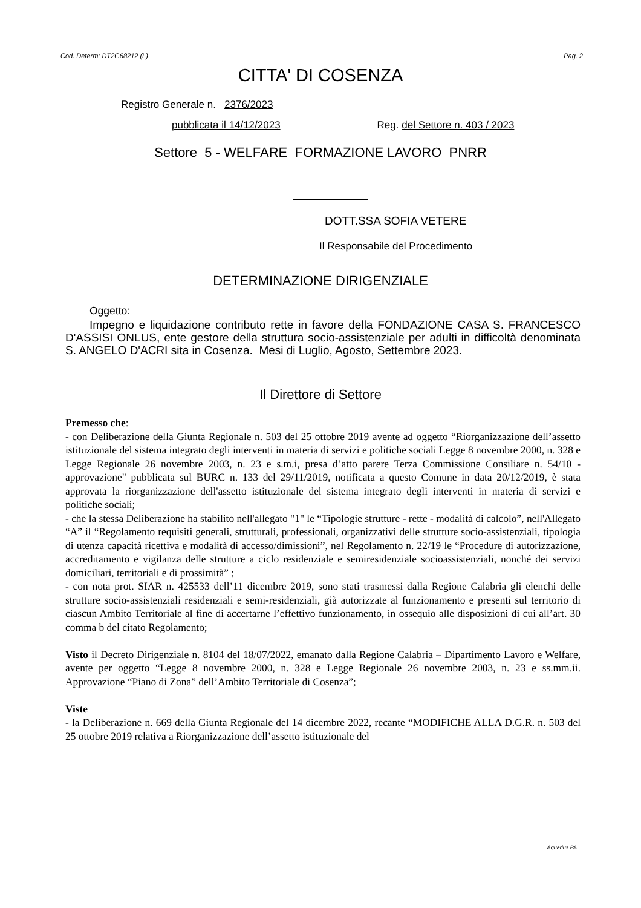Cod. Determ: DT2G68212 (L) Pag. 2
CITTA' DI COSENZA
Registro Generale n. 2376/2023
pubblicata il 14/12/2023 Reg. del Settore n. 403 / 2023
Settore 5 - WELFARE FORMAZIONE LAVORO PNRR
DOTT.SSA SOFIA VETERE
Il Responsabile del Procedimento
DETERMINAZIONE DIRIGENZIALE
Oggetto:
Impegno e liquidazione contributo rette in favore della FONDAZIONE CASA S. FRANCESCO D'ASSISI ONLUS, ente gestore della struttura socio-assistenziale per adulti in difficoltà denominata S. ANGELO D'ACRI sita in Cosenza. Mesi di Luglio, Agosto, Settembre 2023.
Il Direttore di Settore
Premesso che:
- con Deliberazione della Giunta Regionale n. 503 del 25 ottobre 2019 avente ad oggetto “Riorganizzazione dell’assetto istituzionale del sistema integrato degli interventi in materia di servizi e politiche sociali Legge 8 novembre 2000, n. 328 e Legge Regionale 26 novembre 2003, n. 23 e s.m.i, presa d’atto parere Terza Commissione Consiliare n. 54/10 - approvazione" pubblicata sul BURC n. 133 del 29/11/2019, notificata a questo Comune in data 20/12/2019, è stata approvata la riorganizzazione dell'assetto istituzionale del sistema integrato degli interventi in materia di servizi e politiche sociali;
- che la stessa Deliberazione ha stabilito nell'allegato "1" le “Tipologie strutture - rette - modalità di calcolo”, nell'Allegato “A” il “Regolamento requisiti generali, strutturali, professionali, organizzativi delle strutture socio-assistenziali, tipologia di utenza capacità ricettiva e modalità di accesso/dimissioni”, nel Regolamento n. 22/19 le “Procedure di autorizzazione, accreditamento e vigilanza delle strutture a ciclo residenziale e semiresidenziale socioassistenziali, nonché dei servizi domiciliari, territoriali e di prossimità” ;
- con nota prot. SIAR n. 425533 dell’11 dicembre 2019, sono stati trasmessi dalla Regione Calabria gli elenchi delle strutture socio-assistenziali residenziali e semi-residenziali, già autorizzate al funzionamento e presenti sul territorio di ciascun Ambito Territoriale al fine di accertarne l’effettivo funzionamento, in ossequio alle disposizioni di cui all’art. 30 comma b del citato Regolamento;
Visto il Decreto Dirigenziale n. 8104 del 18/07/2022, emanato dalla Regione Calabria – Dipartimento Lavoro e Welfare, avente per oggetto “Legge 8 novembre 2000, n. 328 e Legge Regionale 26 novembre 2003, n. 23 e ss.mm.ii. Approvazione “Piano di Zona” dell’Ambito Territoriale di Cosenza”;
Viste
- la Deliberazione n. 669 della Giunta Regionale del 14 dicembre 2022, recante “MODIFICHE ALLA D.G.R. n. 503 del 25 ottobre 2019 relativa a Riorganizzazione dell’assetto istituzionale del
Aquarius PA